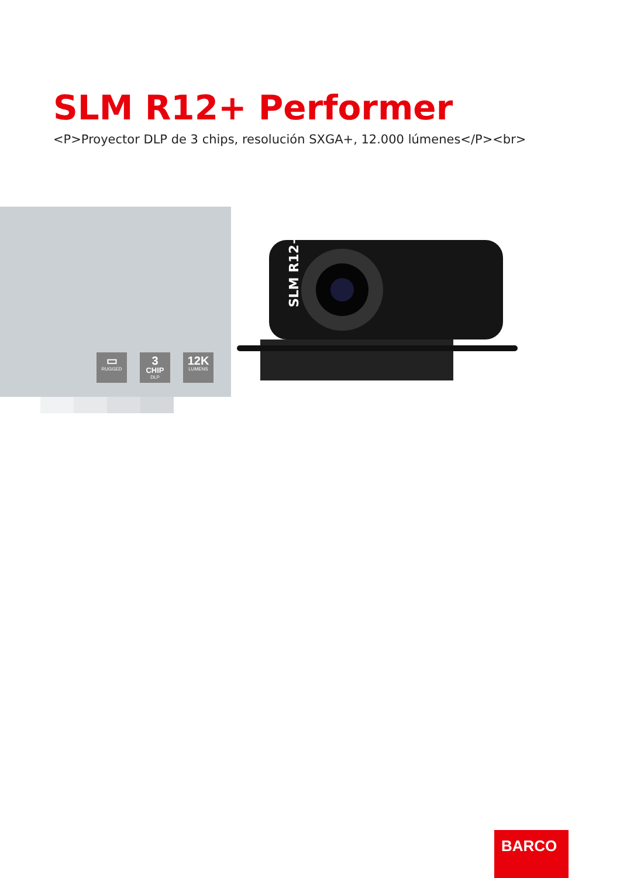SLM R12+ Performer
<P>Proyector DLP de 3 chips, resolución SXGA+, 12.000 lúmenes</P><br>
▭
RUGGED
3
CHIP
DLP
12K
LUMENS
SLM R12+
BARCO